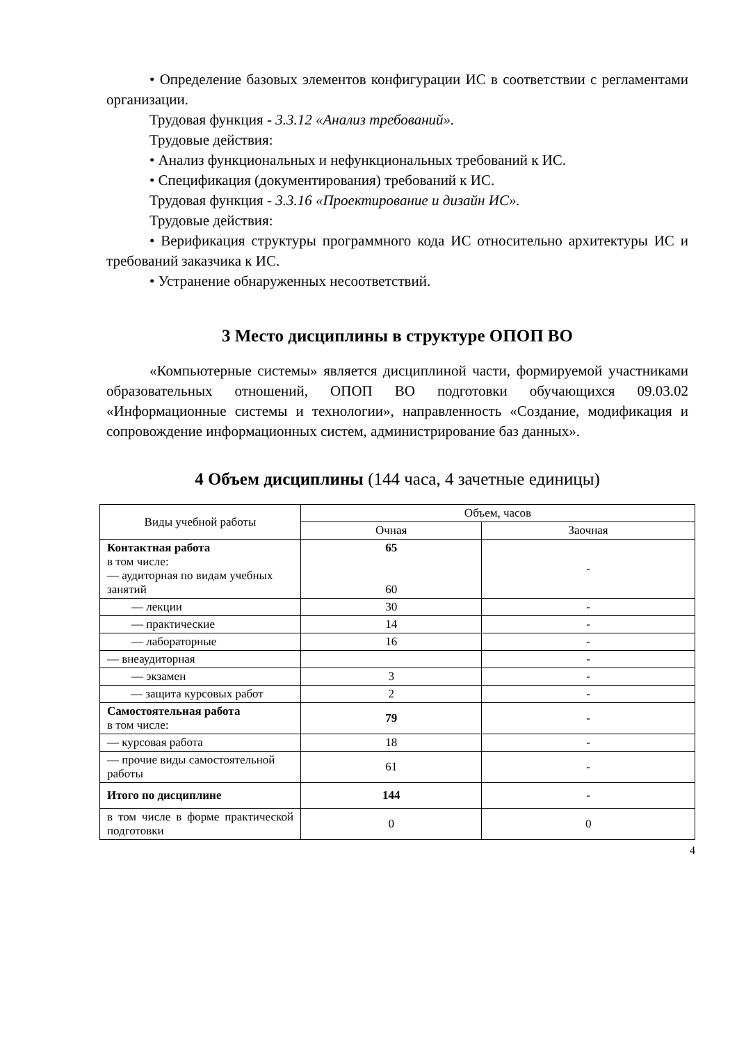• Определение базовых элементов конфигурации ИС в соответствии с регламентами организации.
Трудовая функция - 3.3.12 «Анализ требований».
Трудовые действия:
• Анализ функциональных и нефункциональных требований к ИС.
• Спецификация (документирования) требований к ИС.
Трудовая функция - 3.3.16 «Проектирование и дизайн ИС».
Трудовые действия:
• Верификация структуры программного кода ИС относительно архитектуры ИС и требований заказчика к ИС.
• Устранение обнаруженных несоответствий.
3 Место дисциплины в структуре ОПОП ВО
«Компьютерные системы» является дисциплиной части, формируемой участниками образовательных отношений, ОПОП ВО подготовки обучающихся 09.03.02 «Информационные системы и технологии», направленность «Создание, модификация и сопровождение информационных систем, администрирование баз данных».
4 Объем дисциплины (144 часа, 4 зачетные единицы)
| Виды учебной работы | Объем, часов | |
| --- | --- | --- |
| | Очная | Заочная |
| Контактная работа в том числе: — аудиторная по видам учебных занятий | 65 60 | - |
| — лекции | 30 | - |
| — практические | 14 | - |
| — лабораторные | 16 | - |
| — внеаудиторная | | - |
| — экзамен | 3 | - |
| — защита курсовых работ | 2 | - |
| Самостоятельная работа в том числе: | 79 | - |
| — курсовая работа | 18 | - |
| — прочие виды самостоятельной работы | 61 | - |
| Итого по дисциплине | 144 | - |
| в том числе в форме практической подготовки | 0 | 0 |
4